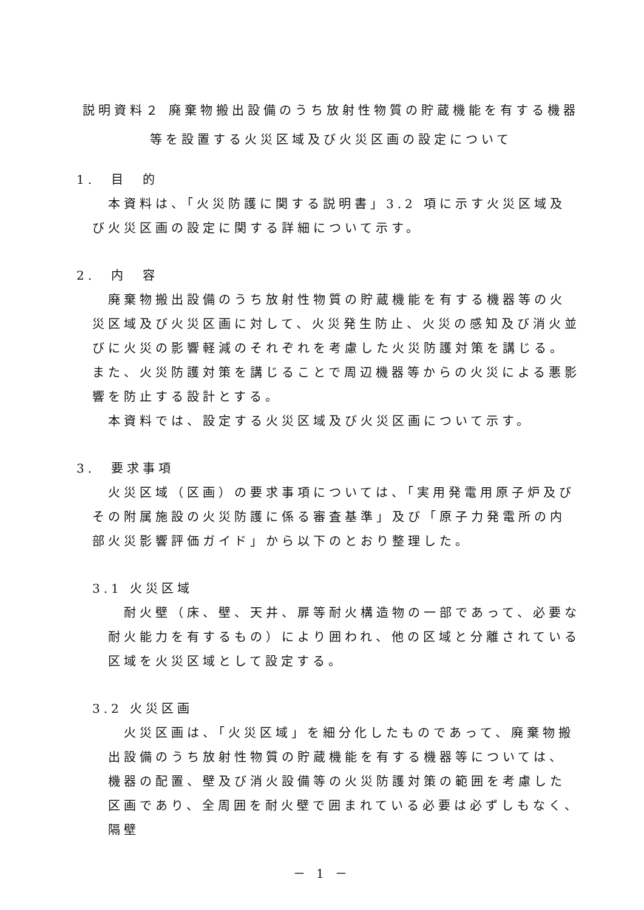説明資料２ 廃棄物搬出設備のうち放射性物質の貯蔵機能を有する機器
等を設置する火災区域及び火災区画の設定について
1.　目　的
本資料は、「火災防護に関する説明書」3.2 項に示す火災区域及び火災区画の設定に関する詳細について示す。
2.　内　容
廃棄物搬出設備のうち放射性物質の貯蔵機能を有する機器等の火災区域及び火災区画に対して、火災発生防止、火災の感知及び消火並びに火災の影響軽減のそれぞれを考慮した火災防護対策を講じる。また、火災防護対策を講じることで周辺機器等からの火災による悪影響を防止する設計とする。
本資料では、設定する火災区域及び火災区画について示す。
3.　要求事項
火災区域（区画）の要求事項については、「実用発電用原子炉及びその附属施設の火災防護に係る審査基準」及び「原子力発電所の内部火災影響評価ガイド」から以下のとおり整理した。
3.1 火災区域
耐火壁（床、壁、天井、扉等耐火構造物の一部であって、必要な耐火能力を有するもの）により囲われ、他の区域と分離されている区域を火災区域として設定する。
3.2 火災区画
火災区画は、「火災区域」を細分化したものであって、廃棄物搬出設備のうち放射性物質の貯蔵機能を有する機器等については、機器の配置、壁及び消火設備等の火災防護対策の範囲を考慮した区画であり、全周囲を耐火壁で囲まれている必要は必ずしもなく、隔壁
－ 1 －